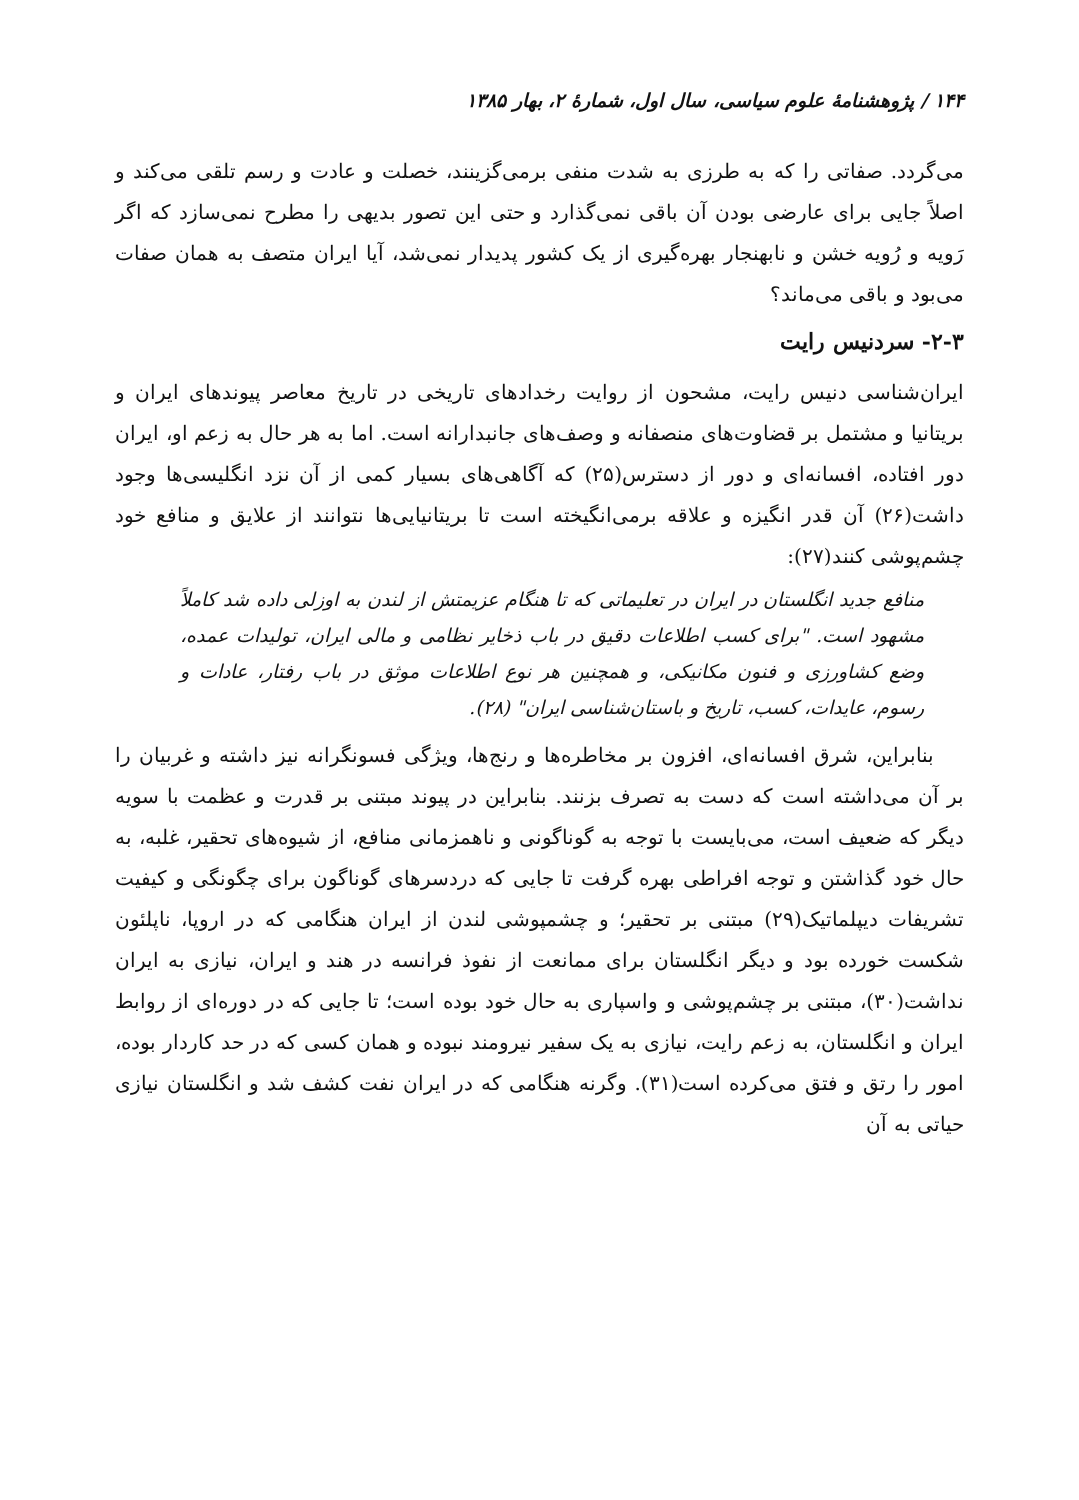۱۴۴ / پژوهشنامهٔ علوم سیاسی، سال اول، شمارهٔ ۲، بهار ۱۳۸۵
می‌گردد. صفاتی را که به طرزی به شدت منفی برمی‌گزینند، خصلت و عادت و رسم تلقی می‌کند و اصلاً جایی برای عارضی بودن آن باقی نمی‌گذارد و حتی این تصور بدیهی را مطرح نمی‌سازد که اگر رَویه و رُویه خشن و نابهنجار بهره‌گیری از یک کشور پدیدار نمی‌شد، آیا ایران متصف به همان صفات می‌بود و باقی می‌ماند؟
۲-۳- سردنیس رایت
ایران‌شناسی دنیس رایت، مشحون از روایت رخدادهای تاریخی در تاریخ معاصر پیوندهای ایران و بریتانیا و مشتمل بر قضاوت‌های منصفانه و وصف‌های جانبدارانه است. اما به هر حال به زعم او، ایران دور افتاده، افسانه‌ای و دور از دسترس(۲۵) که آگاهی‌های بسیار کمی از آن نزد انگلیسی‌ها وجود داشت(۲۶) آن قدر انگیزه و علاقه برمی‌انگیخته است تا بریتانیایی‌ها نتوانند از علایق و منافع خود چشم‌پوشی کنند(۲۷):
منافع جدید انگلستان در ایران در تعلیماتی که تا هنگام عزیمتش از لندن به اوزلی داده شد کاملاً مشهود است. "برای کسب اطلاعات دقیق در باب ذخایر نظامی و مالی ایران، تولیدات عمده، وضع کشاورزی و فنون مکانیکی، و همچنین هر نوع اطلاعات موثق در باب رفتار، عادات و رسوم، عایدات، کسب، تاریخ و باستان‌شناسی ایران" (۲۸).
بنابراین، شرق افسانه‌ای، افزون بر مخاطره‌ها و رنج‌ها، ویژگی فسونگرانه نیز داشته و غربیان را بر آن می‌داشته است که دست به تصرف بزنند. بنابراین در پیوند مبتنی بر قدرت و عظمت با سویه دیگر که ضعیف است، می‌بایست با توجه به گوناگونی و ناهمزمانی منافع، از شیوه‌های تحقیر، غلبه، به حال خود گذاشتن و توجه افراطی بهره گرفت تا جایی که دردسرهای گوناگون برای چگونگی و کیفیت تشریفات دیپلماتیک(۲۹) مبتنی بر تحقیر؛ و چشمپوشی لندن از ایران هنگامی که در اروپا، ناپلئون شکست خورده بود و دیگر انگلستان برای ممانعت از نفوذ فرانسه در هند و ایران، نیازی به ایران نداشت(۳۰)، مبتنی بر چشم‌پوشی و واسپاری به حال خود بوده است؛ تا جایی که در دوره‌ای از روابط ایران و انگلستان، به زعم رایت، نیازی به یک سفیر نیرومند نبوده و همان کسی که در حد کاردار بوده، امور را رتق و فتق می‌کرده است(۳۱). وگرنه هنگامی که در ایران نفت کشف شد و انگلستان نیازی حیاتی به آن